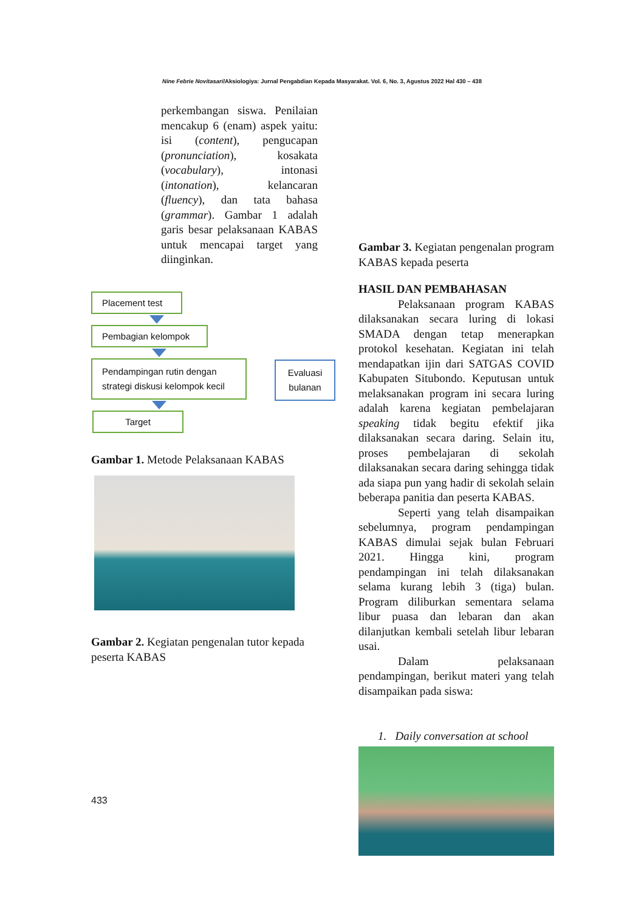Nine Febrie Novitasari/Aksiologiya: Jurnal Pengabdian Kepada Masyarakat. Vol. 6, No. 3, Agustus 2022 Hal 430 – 438
perkembangan siswa. Penilaian mencakup 6 (enam) aspek yaitu: isi (content), pengucapan (pronunciation), kosakata (vocabulary), intonasi (intonation), kelancaran (fluency), dan tata bahasa (grammar). Gambar 1 adalah garis besar pelaksanaan KABAS untuk mencapai target yang diinginkan.
Placement test
Pembagian kelompok
Pendampingan rutin dengan strategi diskusi kelompok kecil
Target
Evaluasi bulanan
Gambar 1. Metode Pelaksanaan KABAS
Gambar 2. Kegiatan pengenalan tutor kepada peserta KABAS
433
Gambar 3. Kegiatan pengenalan program KABAS kepada peserta
HASIL DAN PEMBAHASAN
Pelaksanaan program KABAS dilaksanakan secara luring di lokasi SMADA dengan tetap menerapkan protokol kesehatan. Kegiatan ini telah mendapatkan ijin dari SATGAS COVID Kabupaten Situbondo. Keputusan untuk melaksanakan program ini secara luring adalah karena kegiatan pembelajaran speaking tidak begitu efektif jika dilaksanakan secara daring. Selain itu, proses pembelajaran di sekolah dilaksanakan secara daring sehingga tidak ada siapa pun yang hadir di sekolah selain beberapa panitia dan peserta KABAS.
Seperti yang telah disampaikan sebelumnya, program pendampingan KABAS dimulai sejak bulan Februari 2021. Hingga kini, program pendampingan ini telah dilaksanakan selama kurang lebih 3 (tiga) bulan. Program diliburkan sementara selama libur puasa dan lebaran dan akan dilanjutkan kembali setelah libur lebaran usai.
Dalam pelaksanaan pendampingan, berikut materi yang telah disampaikan pada siswa:
1. Daily conversation at school